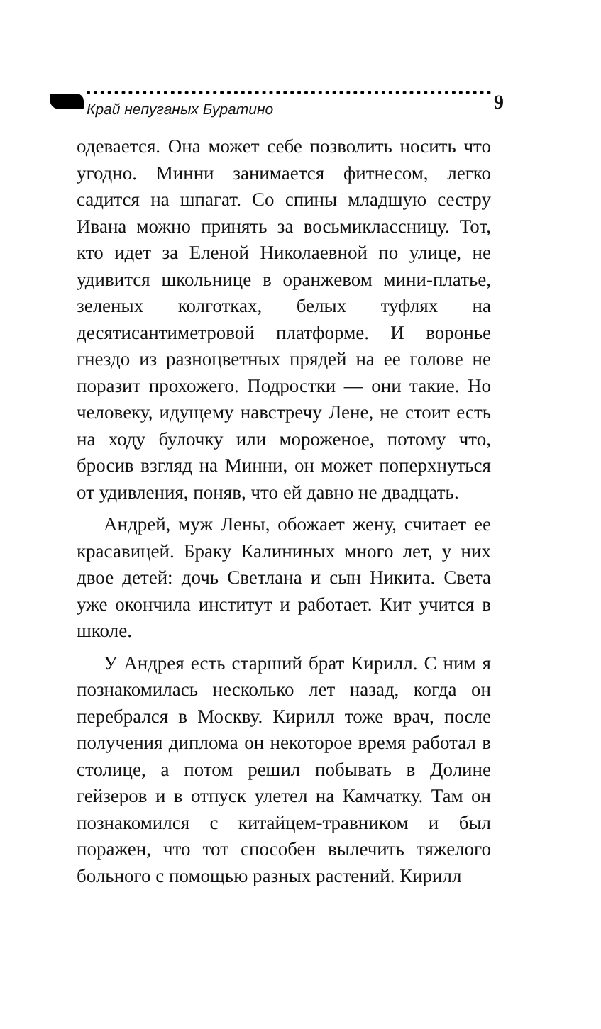Край непуганых Буратино 9
одевается. Она может себе позволить носить что угодно. Минни занимается фитнесом, легко садится на шпагат. Со спины младшую сестру Ивана можно принять за восьмиклассницу. Тот, кто идет за Еленой Николаевной по улице, не удивится школьнице в оранжевом мини-платье, зеленых колготках, белых туфлях на десятисантиметровой платформе. И воронье гнездо из разноцветных прядей на ее голове не поразит прохожего. Подростки — они такие. Но человеку, идущему навстречу Лене, не стоит есть на ходу булочку или мороженое, потому что, бросив взгляд на Минни, он может поперхнуться от удивления, поняв, что ей давно не двадцать.
Андрей, муж Лены, обожает жену, считает ее красавицей. Браку Калининых много лет, у них двое детей: дочь Светлана и сын Никита. Света уже окончила институт и работает. Кит учится в школе.
У Андрея есть старший брат Кирилл. С ним я познакомилась несколько лет назад, когда он перебрался в Москву. Кирилл тоже врач, после получения диплома он некоторое время работал в столице, а потом решил побывать в Долине гейзеров и в отпуск улетел на Камчатку. Там он познакомился с китайцем-травником и был поражен, что тот способен вылечить тяжелого больного с помощью разных растений. Кирилл